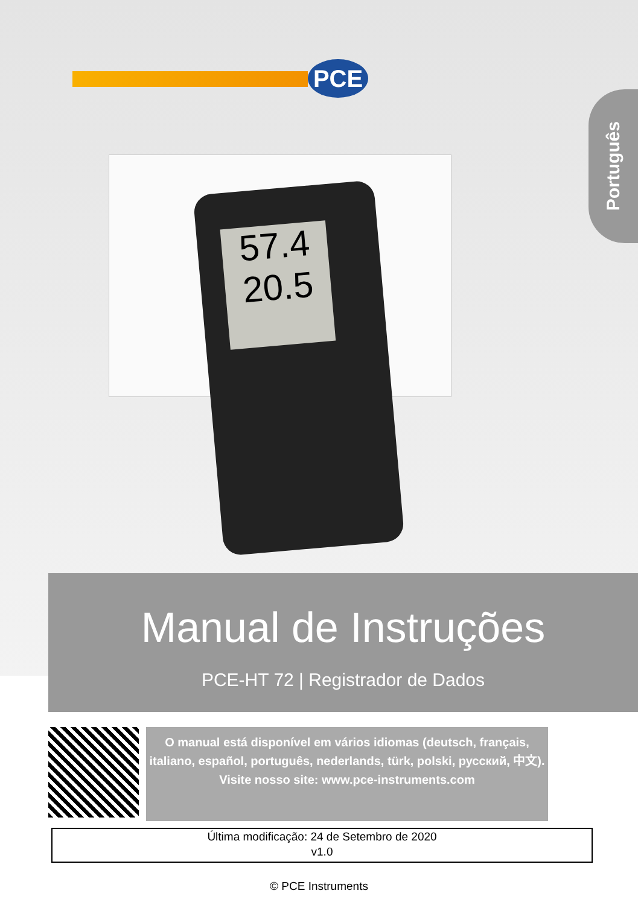PCE
57.4
20.5
Português
Manual de Instruções
PCE-HT 72 | Registrador de Dados
O manual está disponível em vários idiomas (deutsch, français, italiano, español, português, nederlands, türk, polski, русский, 中文).
Visite nosso site: www.pce-instruments.com
Última modificação: 24 de Setembro de 2020
v1.0
© PCE Instruments